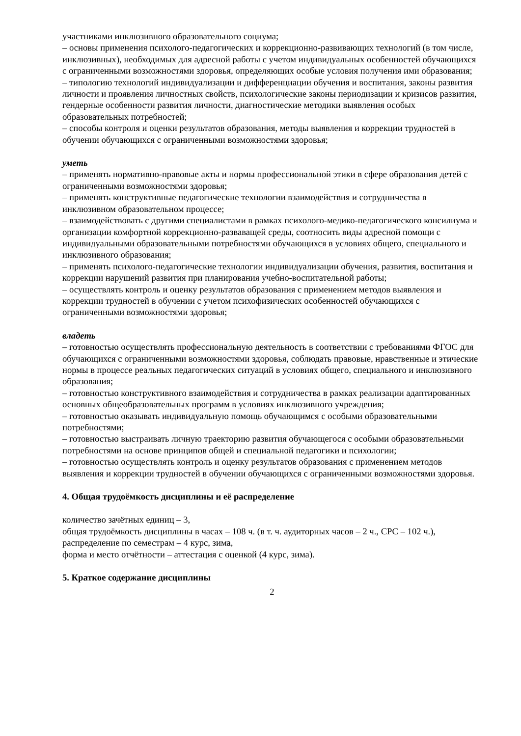участниками инклюзивного образовательного социума;
– основы применения психолого-педагогических и коррекционно-развивающих технологий (в том числе, инклюзивных), необходимых для адресной работы с учетом индивидуальных особенностей обучающихся с ограниченными возможностями здоровья, определяющих особые условия получения ими образования;
– типологию технологий индивидуализации и дифференциации обучения и воспитания, законы развития личности и проявления личностных свойств, психологические законы периодизации и кризисов развития, гендерные особенности развития личности, диагностические методики выявления особых образовательных потребностей;
– способы контроля и оценки результатов образования, методы выявления и коррекции трудностей в обучении обучающихся с ограниченными возможностями здоровья;
уметь
– применять нормативно-правовые акты и нормы профессиональной этики в сфере образования детей с ограниченными возможностями здоровья;
– применять конструктивные педагогические технологии взаимодействия и сотрудничества в инклюзивном образовательном процессе;
– взаимодействовать с другими специалистами в рамках психолого-медико-педагогического консилиума и организации комфортной коррекционно-разваващей среды, соотносить виды адресной помощи с индивидуальными образовательными потребностями обучающихся в условиях общего, специального и инклюзивного образования;
– применять психолого-педагогические технологии индивидуализации обучения, развития, воспитания и коррекции нарушений развития при планирования учебно-воспитательной работы;
– осуществлять контроль и оценку результатов образования с применением методов выявления и коррекции трудностей в обучении с учетом психофизических особенностей обучающихся с ограниченными возможностями здоровья;
владеть
– готовностью осуществлять профессиональную деятельность в соответствии с требованиями ФГОС для обучающихся с ограниченными возможностями здоровья, соблюдать правовые, нравственные и этические нормы в процессе реальных педагогических ситуаций в условиях общего, специального и инклюзивного образования;
– готовностью конструктивного взаимодействия и сотрудничества в рамках реализации адаптированных основных общеобразовательных программ в условиях инклюзивного учреждения;
– готовностью оказывать индивидуальную помощь обучающимся с особыми образовательными потребностями;
– готовностью выстраивать личную траекторию развития обучающегося с особыми образовательными потребностями на основе принципов общей и специальной педагогики и психологии;
– готовностью осуществлять контроль и оценку результатов образования с применением методов выявления и коррекции трудностей в обучении обучающихся с ограниченными возможностями здоровья.
4. Общая трудоёмкость дисциплины и её распределение
количество зачётных единиц – 3,
общая трудоёмкость дисциплины в часах – 108 ч. (в т. ч. аудиторных часов – 2 ч., СРС – 102 ч.),
распределение по семестрам – 4 курс, зима,
форма и место отчётности – аттестация с оценкой (4 курс, зима).
5. Краткое содержание дисциплины
2